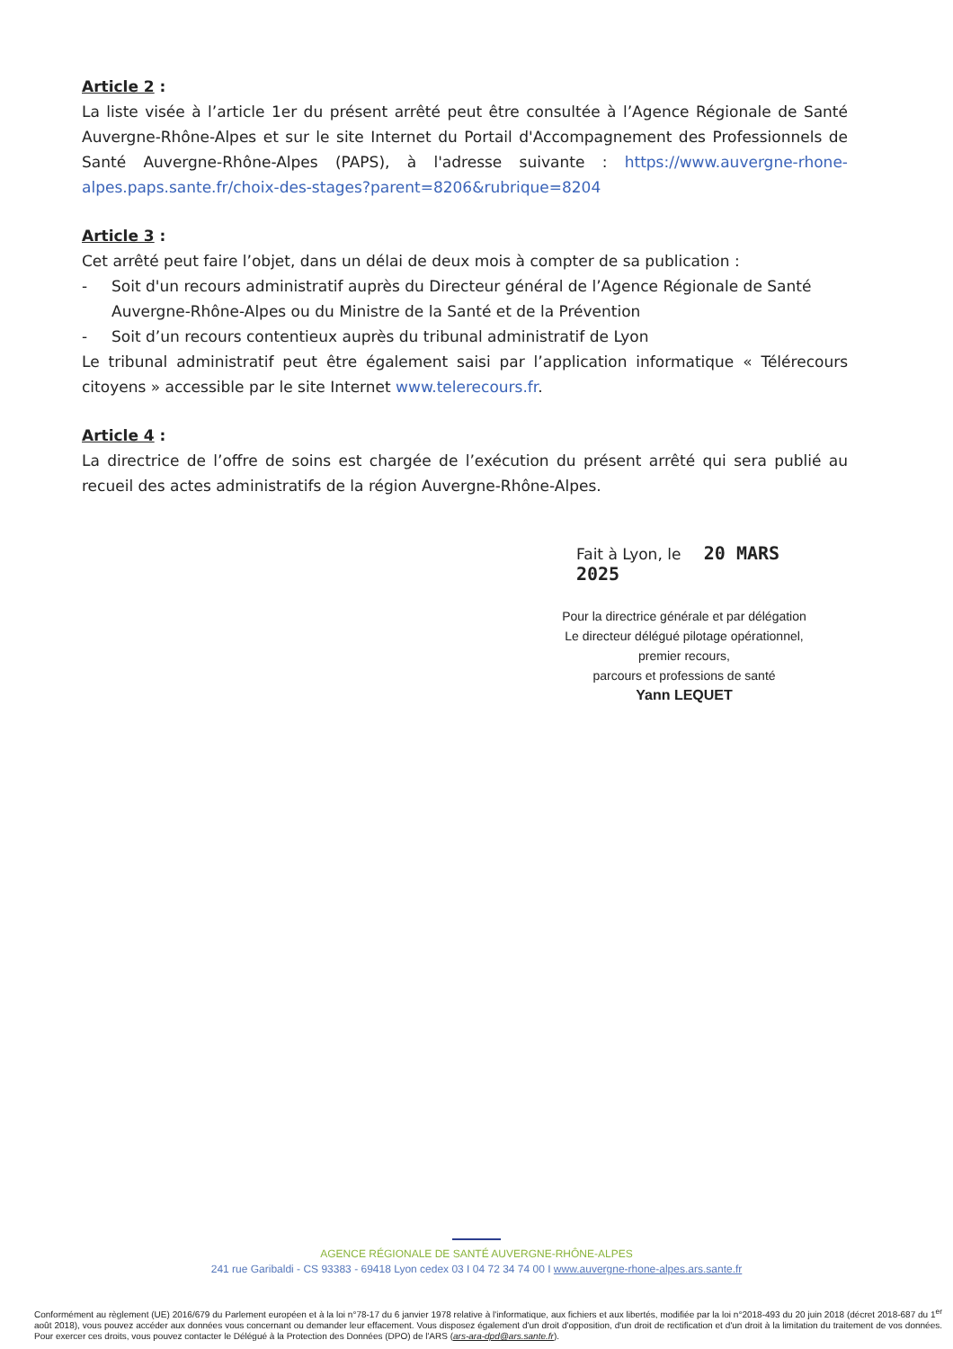Article 2 :
La liste visée à l’article 1er du présent arrêté peut être consultée à l’Agence Régionale de Santé Auvergne-Rhône-Alpes et sur le site Internet du Portail d'Accompagnement des Professionnels de Santé Auvergne-Rhône-Alpes (PAPS), à l'adresse suivante : https://www.auvergne-rhone-alpes.paps.sante.fr/choix-des-stages?parent=8206&rubrique=8204
Article 3 :
Cet arrêté peut faire l’objet, dans un délai de deux mois à compter de sa publication :
- Soit d'un recours administratif auprès du Directeur général de l’Agence Régionale de Santé Auvergne-Rhône-Alpes ou du Ministre de la Santé et de la Prévention
- Soit d’un recours contentieux auprès du tribunal administratif de Lyon
Le tribunal administratif peut être également saisi par l’application informatique « Télérecours citoyens » accessible par le site Internet www.telerecours.fr.
Article 4 :
La directrice de l’offre de soins est chargée de l’exécution du présent arrêté qui sera publié au recueil des actes administratifs de la région Auvergne-Rhône-Alpes.
Fait à Lyon, le 20 MARS 2025
Pour la directrice générale et par délégation
Le directeur délégué pilotage opérationnel,
premier recours,
parcours et professions de santé
Yann LEQUET
AGENCE RÉGIONALE DE SANTÉ AUVERGNE-RHÔNE-ALPES
241 rue Garibaldi - CS 93383 - 69418 Lyon cedex 03 I 04 72 34 74 00 I www.auvergne-rhone-alpes.ars.sante.fr
Conformément au règlement (UE) 2016/679 du Parlement européen et à la loi n°78-17 du 6 janvier 1978 relative à l'informatique, aux fichiers et aux libertés, modifiée par la loi n°2018-493 du 20 juin 2018 (décret 2018-687 du 1<sup>er</sup> août 2018), vous pouvez accéder aux données vous concernant ou demander leur effacement. Vous disposez également d'un droit d'opposition, d'un droit de rectification et d'un droit à la limitation du traitement de vos données. Pour exercer ces droits, vous pouvez contacter le Délégué à la Protection des Données (DPO) de l'ARS (ars-ara-dpd@ars.sante.fr).